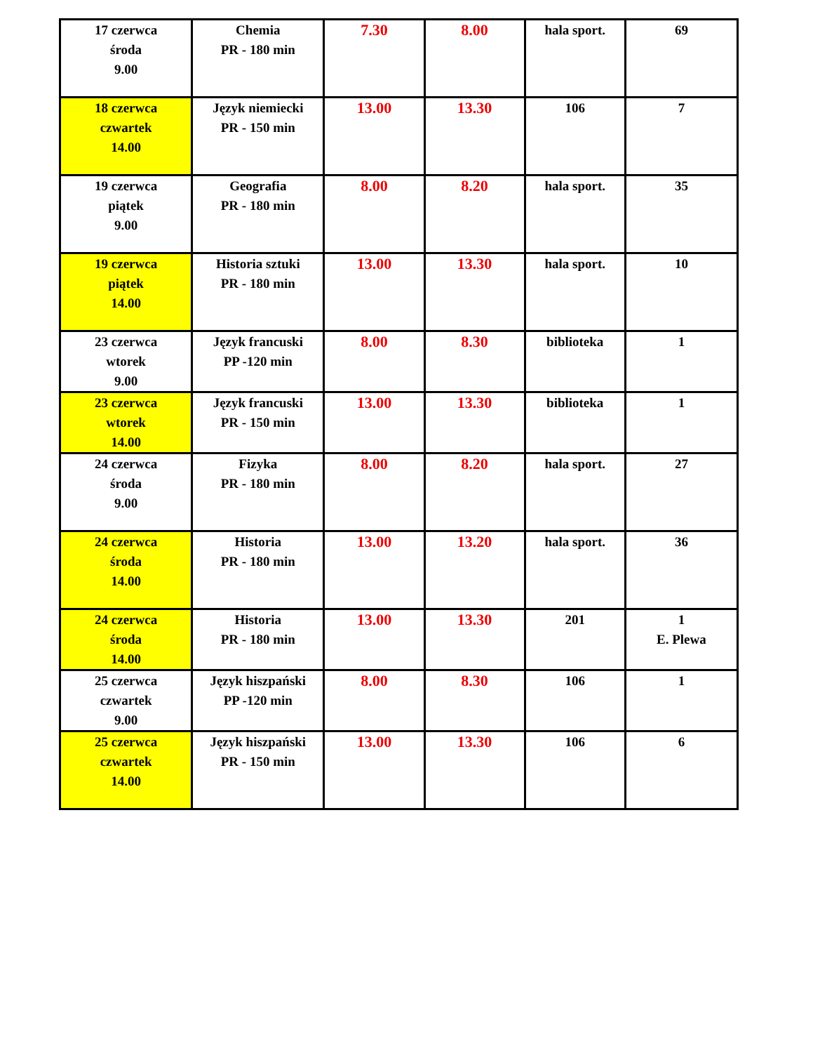| 17 czerwca środa 9.00 | Chemia PR - 180 min | 7.30 | 8.00 | hala sport. | 69 |
| 18 czerwca czwartek 14.00 | Język niemiecki PR - 150 min | 13.00 | 13.30 | 106 | 7 |
| 19 czerwca piątek 9.00 | Geografia PR - 180 min | 8.00 | 8.20 | hala sport. | 35 |
| 19 czerwca piątek 14.00 | Historia sztuki PR - 180 min | 13.00 | 13.30 | hala sport. | 10 |
| 23 czerwca wtorek 9.00 | Język francuski PP -120 min | 8.00 | 8.30 | biblioteka | 1 |
| 23 czerwca wtorek 14.00 | Język francuski PR - 150 min | 13.00 | 13.30 | biblioteka | 1 |
| 24 czerwca środa 9.00 | Fizyka PR - 180 min | 8.00 | 8.20 | hala sport. | 27 |
| 24 czerwca środa 14.00 | Historia PR - 180 min | 13.00 | 13.20 | hala sport. | 36 |
| 24 czerwca środa 14.00 | Historia PR - 180 min | 13.00 | 13.30 | 201 | 1 E. Plewa |
| 25 czerwca czwartek 9.00 | Język hiszpański PP -120 min | 8.00 | 8.30 | 106 | 1 |
| 25 czerwca czwartek 14.00 | Język hiszpański PR - 150 min | 13.00 | 13.30 | 106 | 6 |